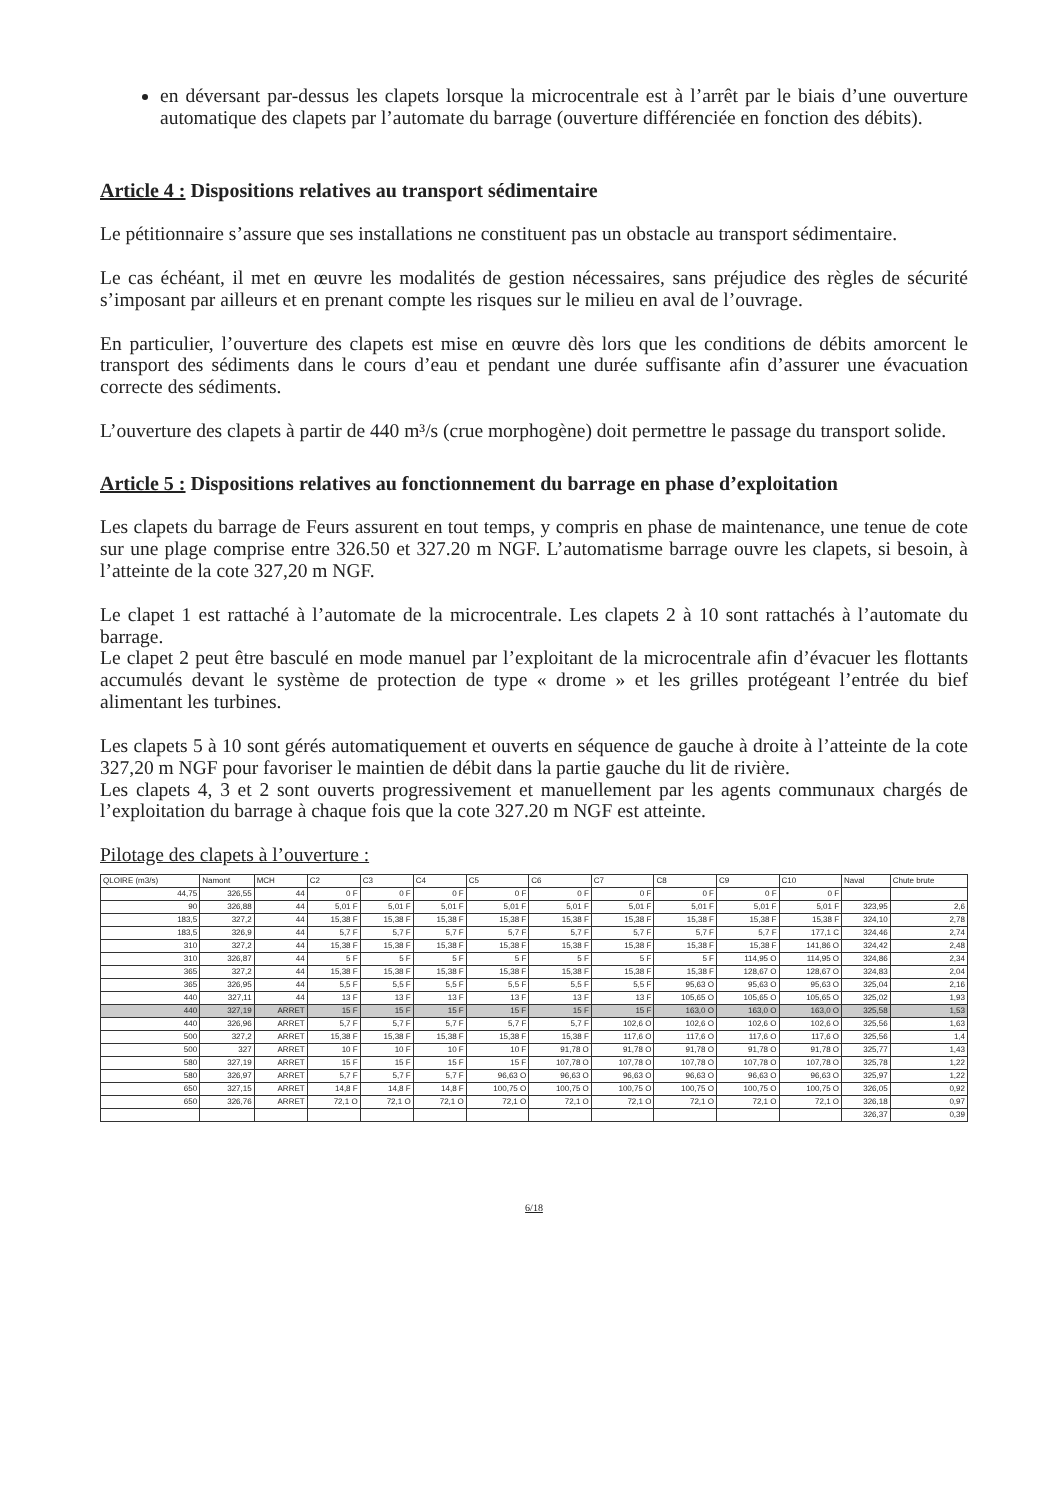en déversant par-dessus les clapets lorsque la microcentrale est à l’arrêt par le biais d’une ouverture automatique des clapets par l’automate du barrage (ouverture différenciée en fonction des débits).
Article 4 : Dispositions relatives au transport sédimentaire
Le pétitionnaire s’assure que ses installations ne constituent pas un obstacle au transport sédimentaire.
Le cas échéant, il met en œuvre les modalités de gestion nécessaires, sans préjudice des règles de sécurité s’imposant par ailleurs et en prenant compte les risques sur le milieu en aval de l’ouvrage.
En particulier, l’ouverture des clapets est mise en œuvre dès lors que les conditions de débits amorcent le transport des sédiments dans le cours d’eau et pendant une durée suffisante afin d’assurer une évacuation correcte des sédiments.
L’ouverture des clapets à partir de 440 m³/s (crue morphogène) doit permettre le passage du transport solide.
Article 5 : Dispositions relatives au fonctionnement du barrage en phase d’exploitation
Les clapets du barrage de Feurs assurent en tout temps, y compris en phase de maintenance, une tenue de cote sur une plage comprise entre 326.50 et 327.20 m NGF. L’automatisme barrage ouvre les clapets, si besoin, à l’atteinte de la cote 327,20 m NGF.
Le clapet 1 est rattaché à l’automate de la microcentrale. Les clapets 2 à 10 sont rattachés à l’automate du barrage.
Le clapet 2 peut être basculé en mode manuel par l’exploitant de la microcentrale afin d’évacuer les flottants accumulés devant le système de protection de type « drome » et les grilles protégeant l’entrée du bief alimentant les turbines.
Les clapets 5 à 10 sont gérés automatiquement et ouverts en séquence de gauche à droite à l’atteinte de la cote 327,20 m NGF pour favoriser le maintien de débit dans la partie gauche du lit de rivière.
Les clapets 4, 3 et 2 sont ouverts progressivement et manuellement par les agents communaux chargés de l’exploitation du barrage à chaque fois que la cote 327.20 m NGF est atteinte.
Pilotage des clapets à l’ouverture :
| QLOIRE (m3/s) | Namont | MCH | C2 | C3 | C4 | C5 | C6 | C7 | C8 | C9 | C10 | Naval | Chute brute |
| --- | --- | --- | --- | --- | --- | --- | --- | --- | --- | --- | --- | --- | --- |
| 44,75 | 326,55 | 44 | 0 F | 0 F | 0 F | 0 F | 0 F | 0 F | 0 F | 0 F | 0 F | | |
| 90 | 326,88 | 44 | 5,01 F | 5,01 F | 5,01 F | 5,01 F | 5,01 F | 5,01 F | 5,01 F | 5,01 F | 5,01 F | 323,95 | 2,6 |
| 183,5 | 327,2 | 44 | 15,38 F | 15,38 F | 15,38 F | 15,38 F | 15,38 F | 15,38 F | 15,38 F | 15,38 F | 15,38 F | 324,10 | 2,78 |
| 183,5 | 326,9 | 44 | 5,7 F | 5,7 F | 5,7 F | 5,7 F | 5,7 F | 5,7 F | 5,7 F | 5,7 F | 177,1 C | 324,46 | 2,74 |
| 310 | 327,2 | 44 | 15,38 F | 15,38 F | 15,38 F | 15,38 F | 15,38 F | 15,38 F | 15,38 F | 15,38 F | 141,86 O | 324,42 | 2,48 |
| 310 | 326,87 | 44 | 5 F | 5 F | 5 F | 5 F | 5 F | 5 F | 5 F | 114,95 O | 114,95 O | 324,86 | 2,34 |
| 365 | 327,2 | 44 | 15,38 F | 15,38 F | 15,38 F | 15,38 F | 15,38 F | 15,38 F | 15,38 F | 128,67 O | 128,67 O | 324,83 | 2,04 |
| 365 | 326,95 | 44 | 5,5 F | 5,5 F | 5,5 F | 5,5 F | 5,5 F | 5,5 F | 95,63 O | 95,63 O | 95,63 O | 325,04 | 2,16 |
| 440 | 327,11 | 44 | 13 F | 13 F | 13 F | 13 F | 13 F | 13 F | 105,65 O | 105,65 O | 105,65 O | 325,02 | 1,93 |
| 440 | 327,19 | ARRET | 15 F | 15 F | 15 F | 15 F | 15 F | 15 F | 163,0 O | 163,0 O | 163,0 O | 325,58 | 1,53 |
| 440 | 326,96 | ARRET | 5,7 F | 5,7 F | 5,7 F | 5,7 F | 5,7 F | 102,6 O | 102,6 O | 102,6 O | 102,6 O | 325,56 | 1,63 |
| 500 | 327,2 | ARRET | 15,38 F | 15,38 F | 15,38 F | 15,38 F | 15,38 F | 117,6 O | 117,6 O | 117,6 O | 117,6 O | 325,56 | 1,4 |
| 500 | 327 | ARRET | 10 F | 10 F | 10 F | 10 F | 91,78 O | 91,78 O | 91,78 O | 91,78 O | 91,78 O | 325,77 | 1,43 |
| 580 | 327,19 | ARRET | 15 F | 15 F | 15 F | 15 F | 107,78 O | 107,78 O | 107,78 O | 107,78 O | 107,78 O | 325,78 | 1,22 |
| 580 | 326,97 | ARRET | 5,7 F | 5,7 F | 5,7 F | 96,63 O | 96,63 O | 96,63 O | 96,63 O | 96,63 O | 96,63 O | 325,97 | 1,22 |
| 650 | 327,15 | ARRET | 14,8 F | 14,8 F | 14,8 F | 100,75 O | 100,75 O | 100,75 O | 100,75 O | 100,75 O | 100,75 O | 326,05 | 0,92 |
| 650 | 326,76 | ARRET | 72,1 O | 72,1 O | 72,1 O | 72,1 O | 72,1 O | 72,1 O | 72,1 O | 72,1 O | 72,1 O | 326,18 | 0,97 |
| | | | | | | | | | | | | 326,37 | 0,39 |
6/18